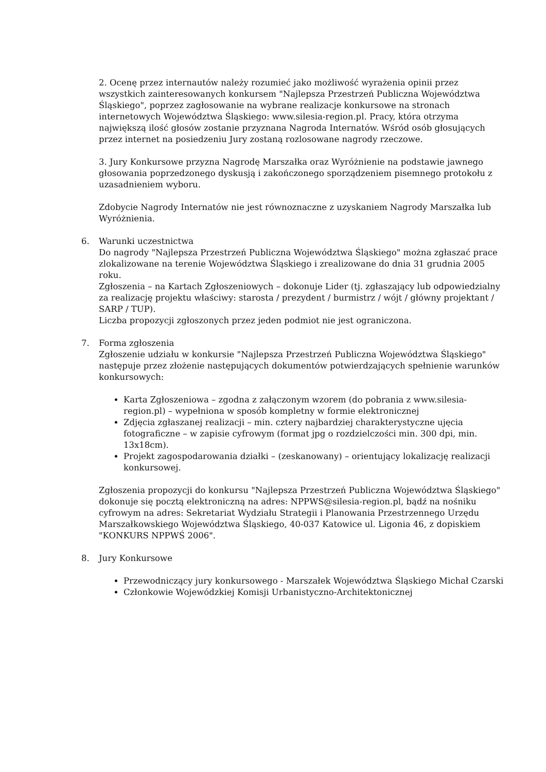2. Ocenę przez internautów należy rozumieć jako możliwość wyrażenia opinii przez wszystkich zainteresowanych konkursem "Najlepsza Przestrzeń Publiczna Województwa Śląskiego", poprzez zagłosowanie na wybrane realizacje konkursowe na stronach internetowych Województwa Śląskiego: www.silesia-region.pl. Pracy, która otrzyma największą ilość głosów zostanie przyznana Nagroda Internatów. Wśród osób głosujących przez internet na posiedzeniu Jury zostaną rozlosowane nagrody rzeczowe.
3. Jury Konkursowe przyzna Nagrodę Marszałka oraz Wyróżnienie na podstawie jawnego głosowania poprzedzonego dyskusją i zakończonego sporządzeniem pisemnego protokołu z uzasadnieniem wyboru.
Zdobycie Nagrody Internatów nie jest równoznaczne z uzyskaniem Nagrody Marszałka lub Wyróżnienia.
6. Warunki uczestnictwa
Do nagrody "Najlepsza Przestrzeń Publiczna Województwa Śląskiego" można zgłaszać prace zlokalizowane na terenie Województwa Śląskiego i zrealizowane do dnia 31 grudnia 2005 roku.
Zgłoszenia – na Kartach Zgłoszeniowych – dokonuje Lider (tj. zgłaszający lub odpowiedzialny za realizację projektu właściwy: starosta / prezydent / burmistrz / wójt / główny projektant / SARP / TUP).
Liczba propozycji zgłoszonych przez jeden podmiot nie jest ograniczona.
7. Forma zgłoszenia
Zgłoszenie udziału w konkursie "Najlepsza Przestrzeń Publiczna Województwa Śląskiego" następuje przez złożenie następujących dokumentów potwierdzających spełnienie warunków konkursowych:
Karta Zgłoszeniowa – zgodna z załączonym wzorem (do pobrania z www.silesia-region.pl) – wypełniona w sposób kompletny w formie elektronicznej
Zdjęcia zgłaszanej realizacji – min. cztery najbardziej charakterystyczne ujęcia fotograficzne – w zapisie cyfrowym (format jpg o rozdzielczości min. 300 dpi, min. 13x18cm).
Projekt zagospodarowania działki – (zeskanowany) – orientujący lokalizację realizacji konkursowej.
Zgłoszenia propozycji do konkursu "Najlepsza Przestrzeń Publiczna Województwa Śląskiego" dokonuje się pocztą elektroniczną na adres: NPPWS@silesia-region.pl, bądź na nośniku cyfrowym na adres: Sekretariat Wydziału Strategii i Planowania Przestrzennego Urzędu Marszałkowskiego Województwa Śląskiego, 40-037 Katowice ul. Ligonia 46, z dopiskiem "KONKURS NPPWŚ 2006".
8. Jury Konkursowe
Przewodniczący jury konkursowego - Marszałek Województwa Śląskiego Michał Czarski
Członkowie Wojewódzkiej Komisji Urbanistyczno-Architektonicznej